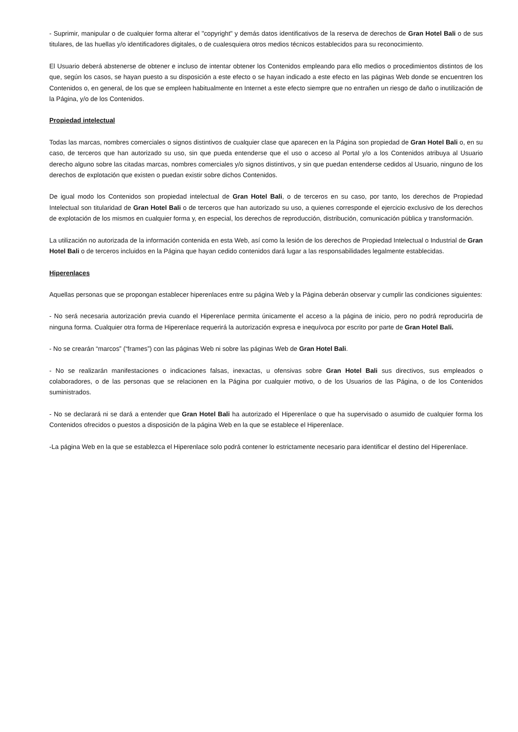- Suprimir, manipular o de cualquier forma alterar el "copyright" y demás datos identificativos de la reserva de derechos de Gran Hotel Bali o de sus titulares, de las huellas y/o identificadores digitales, o de cualesquiera otros medios técnicos establecidos para su reconocimiento.
El Usuario deberá abstenerse de obtener e incluso de intentar obtener los Contenidos empleando para ello medios o procedimientos distintos de los que, según los casos, se hayan puesto a su disposición a este efecto o se hayan indicado a este efecto en las páginas Web donde se encuentren los Contenidos o, en general, de los que se empleen habitualmente en Internet a este efecto siempre que no entrañen un riesgo de daño o inutilización de la Página, y/o de los Contenidos.
Propiedad intelectual
Todas las marcas, nombres comerciales o signos distintivos de cualquier clase que aparecen en la Página son propiedad de Gran Hotel Bali o, en su caso, de terceros que han autorizado su uso, sin que pueda entenderse que el uso o acceso al Portal y/o a los Contenidos atribuya al Usuario derecho alguno sobre las citadas marcas, nombres comerciales y/o signos distintivos, y sin que puedan entenderse cedidos al Usuario, ninguno de los derechos de explotación que existen o puedan existir sobre dichos Contenidos.
De igual modo los Contenidos son propiedad intelectual de Gran Hotel Bali, o de terceros en su caso, por tanto, los derechos de Propiedad Intelectual son titularidad de Gran Hotel Bali o de terceros que han autorizado su uso, a quienes corresponde el ejercicio exclusivo de los derechos de explotación de los mismos en cualquier forma y, en especial, los derechos de reproducción, distribución, comunicación pública y transformación.
La utilización no autorizada de la información contenida en esta Web, así como la lesión de los derechos de Propiedad Intelectual o Industrial de Gran Hotel Bali o de terceros incluidos en la Página que hayan cedido contenidos dará lugar a las responsabilidades legalmente establecidas.
Hiperenlaces
Aquellas personas que se propongan establecer hiperenlaces entre su página Web y la Página deberán observar y cumplir las condiciones siguientes:
- No será necesaria autorización previa cuando el Hiperenlace permita únicamente el acceso a la página de inicio, pero no podrá reproducirla de ninguna forma. Cualquier otra forma de Hiperenlace requerirá la autorización expresa e inequívoca por escrito por parte de Gran Hotel Bali.
- No se crearán “marcos” (“frames”) con las páginas Web ni sobre las páginas Web de Gran Hotel Bali.
- No se realizarán manifestaciones o indicaciones falsas, inexactas, u ofensivas sobre Gran Hotel Bali sus directivos, sus empleados o colaboradores, o de las personas que se relacionen en la Página por cualquier motivo, o de los Usuarios de las Página, o de los Contenidos suministrados.
- No se declarará ni se dará a entender que Gran Hotel Bali ha autorizado el Hiperenlace o que ha supervisado o asumido de cualquier forma los Contenidos ofrecidos o puestos a disposición de la página Web en la que se establece el Hiperenlace.
-La página Web en la que se establezca el Hiperenlace solo podrá contener lo estrictamente necesario para identificar el destino del Hiperenlace.